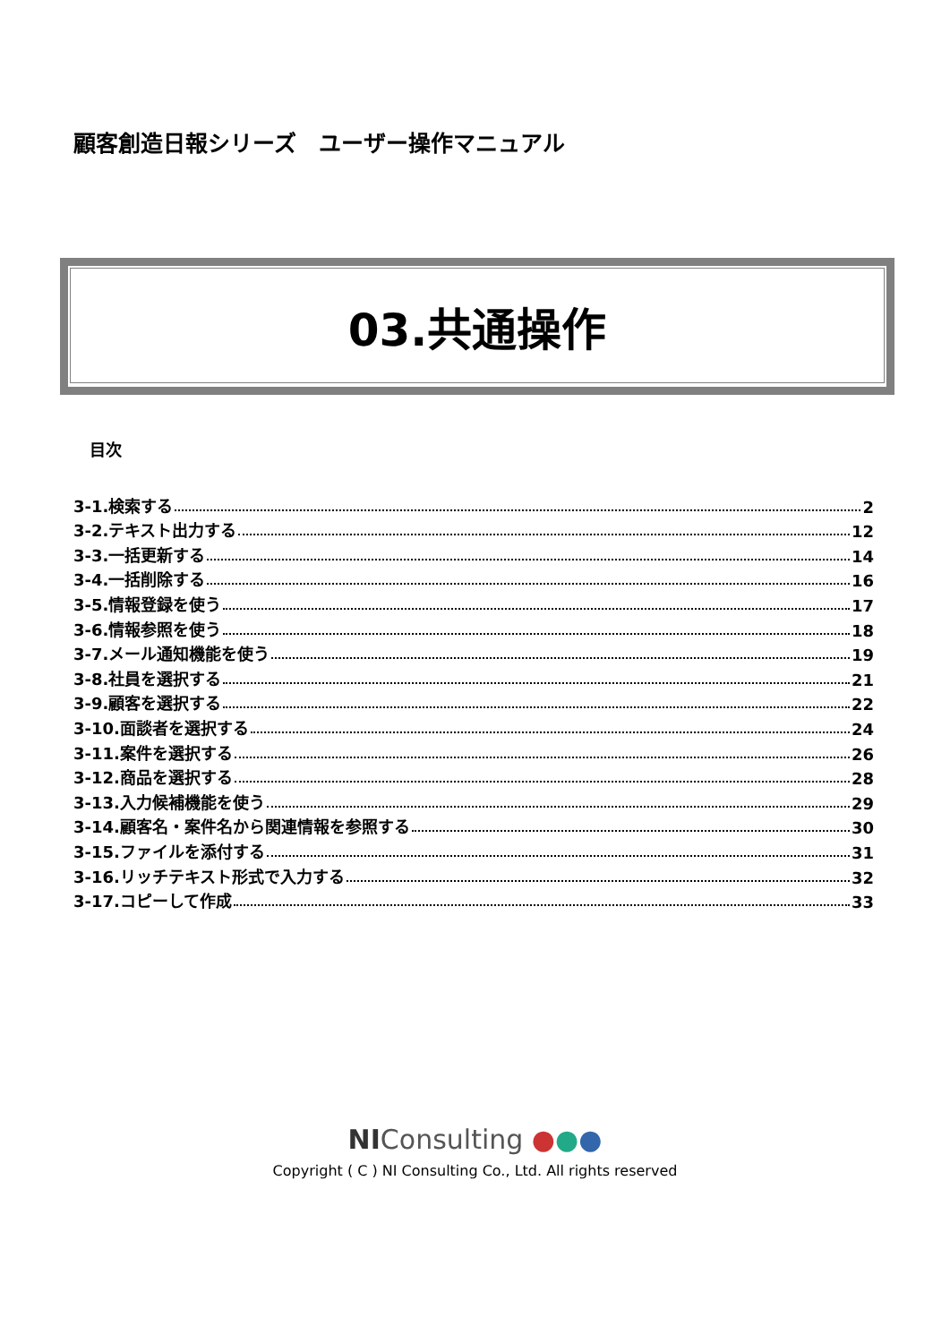顧客創造日報シリーズ　ユーザー操作マニュアル
03.共通操作
目次
3-1.検索する 2
3-2.テキスト出力する 12
3-3.一括更新する 14
3-4.一括削除する 16
3-5.情報登録を使う 17
3-6.情報参照を使う 18
3-7.メール通知機能を使う 19
3-8.社員を選択する 21
3-9.顧客を選択する 22
3-10.面談者を選択する 24
3-11.案件を選択する 26
3-12.商品を選択する 28
3-13.入力候補機能を使う 29
3-14.顧客名・案件名から関連情報を参照する 30
3-15.ファイルを添付する 31
3-16.リッチテキスト形式で入力する 32
3-17.コピーして作成 33
NIConsulting ●●●
Copyright ( C ) NI Consulting Co., Ltd. All rights reserved